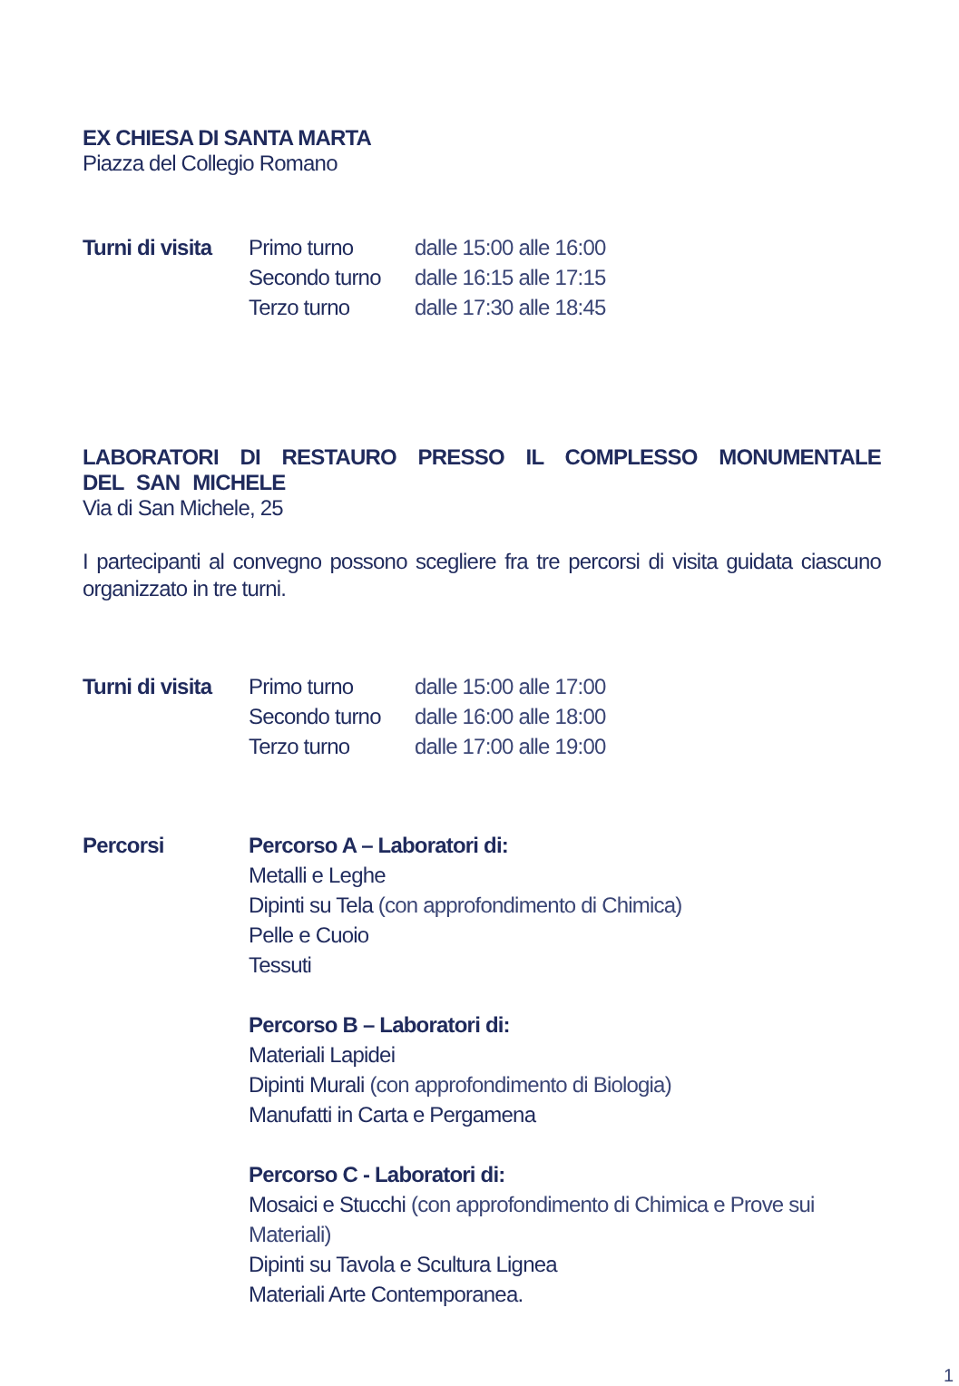EX CHIESA DI SANTA MARTA
Piazza del Collegio Romano
| Turni di visita | Primo turno | dalle 15:00 alle 16:00 |
| | Secondo turno | dalle 16:15 alle 17:15 |
| | Terzo turno | dalle 17:30 alle 18:45 |
LABORATORI DI RESTAURO PRESSO IL COMPLESSO MONUMENTALE DEL SAN MICHELE
Via di San Michele, 25
I partecipanti al convegno possono scegliere fra tre percorsi di visita guidata ciascuno organizzato in tre turni.
| Turni di visita | Primo turno | dalle 15:00 alle 17:00 |
| | Secondo turno | dalle 16:00 alle 18:00 |
| | Terzo turno | dalle 17:00 alle 19:00 |
| Percorsi | Percorso A – Laboratori di: Metalli e Leghe Dipinti su Tela (con approfondimento di Chimica) Pelle e Cuoio Tessuti Percorso B – Laboratori di: Materiali Lapidei Dipinti Murali (con approfondimento di Biologia) Manufatti in Carta e Pergamena Percorso C - Laboratori di: Mosaici e Stucchi (con approfondimento di Chimica e Prove sui Materiali) Dipinti su Tavola e Scultura Lignea Materiali Arte Contemporanea. |
1